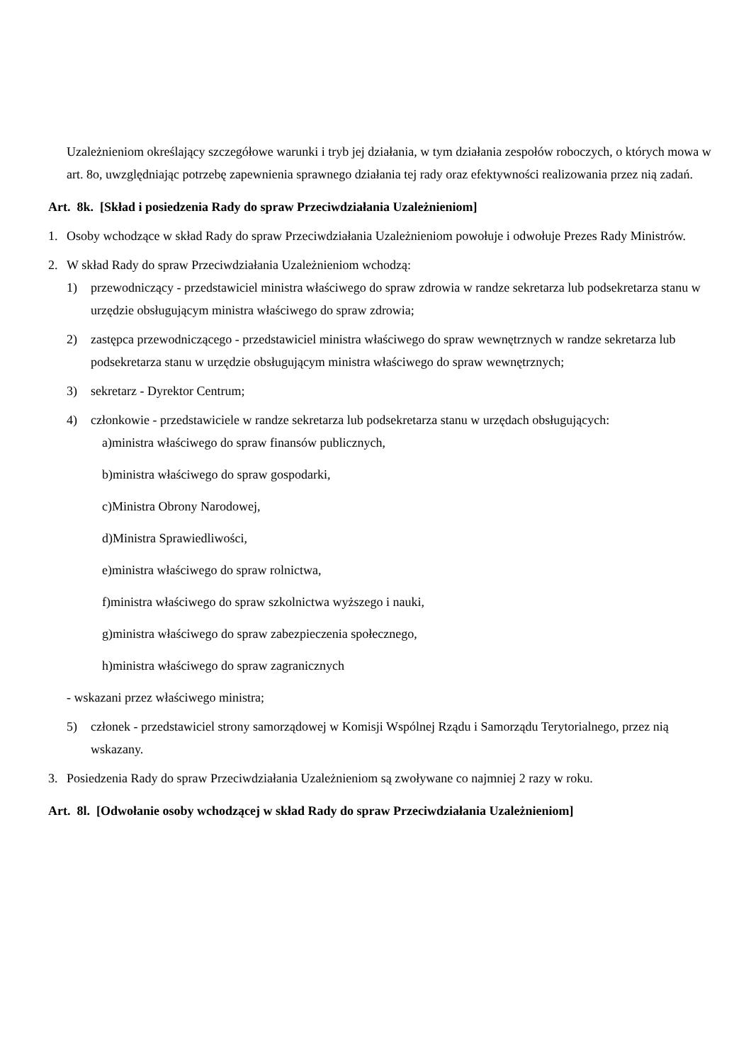Uzależnieniom określający szczegółowe warunki i tryb jej działania, w tym działania zespołów roboczych, o których mowa w art. 8o, uwzględniając potrzebę zapewnienia sprawnego działania tej rady oraz efektywności realizowania przez nią zadań.
Art. 8k. [Skład i posiedzenia Rady do spraw Przeciwdziałania Uzależnieniom]
1. Osoby wchodzące w skład Rady do spraw Przeciwdziałania Uzależnieniom powołuje i odwołuje Prezes Rady Ministrów.
2. W skład Rady do spraw Przeciwdziałania Uzależnieniom wchodzą:
1) przewodniczący - przedstawiciel ministra właściwego do spraw zdrowia w randze sekretarza lub podsekretarza stanu w urzędzie obsługującym ministra właściwego do spraw zdrowia;
2) zastępca przewodniczącego - przedstawiciel ministra właściwego do spraw wewnętrznych w randze sekretarza lub podsekretarza stanu w urzędzie obsługującym ministra właściwego do spraw wewnętrznych;
3) sekretarz - Dyrektor Centrum;
4) członkowie - przedstawiciele w randze sekretarza lub podsekretarza stanu w urzędach obsługujących:
a)ministra właściwego do spraw finansów publicznych,
b)ministra właściwego do spraw gospodarki,
c)Ministra Obrony Narodowej,
d)Ministra Sprawiedliwości,
e)ministra właściwego do spraw rolnictwa,
f)ministra właściwego do spraw szkolnictwa wyższego i nauki,
g)ministra właściwego do spraw zabezpieczenia społecznego,
h)ministra właściwego do spraw zagranicznych
- wskazani przez właściwego ministra;
5) członek - przedstawiciel strony samorządowej w Komisji Wspólnej Rządu i Samorządu Terytorialnego, przez nią wskazany.
3. Posiedzenia Rady do spraw Przeciwdziałania Uzależnieniom są zwoływane co najmniej 2 razy w roku.
Art. 8l. [Odwołanie osoby wchodzącej w skład Rady do spraw Przeciwdziałania Uzależnieniom]